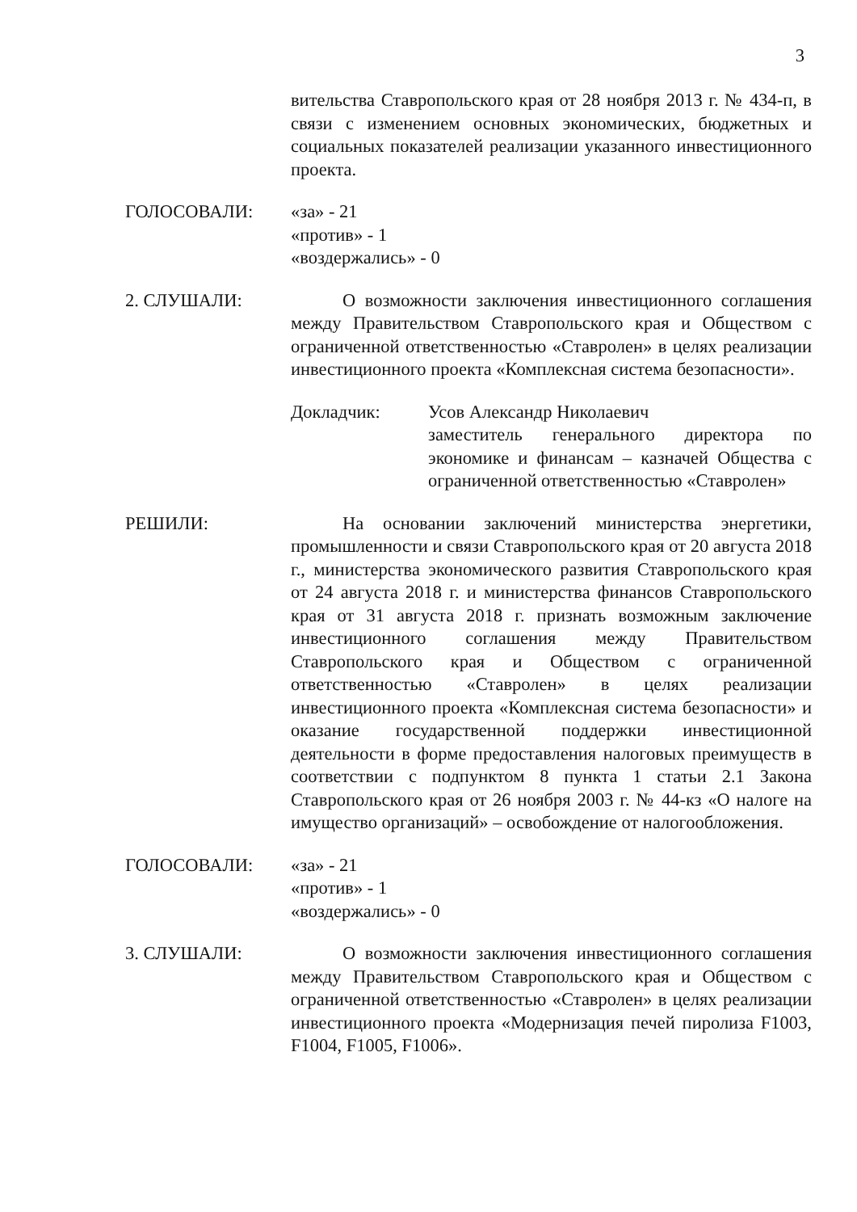3
вительства Ставропольского края от 28 ноября 2013 г. № 434-п, в связи с изменением основных экономических, бюджетных и социальных показателей реализации указанного инвестиционного проекта.
ГОЛОСОВАЛИ: «за» - 21
«против» - 1
«воздержались» - 0
2. СЛУШАЛИ: О возможности заключения инвестиционного соглашения между Правительством Ставропольского края и Обществом с ограниченной ответственностью «Ставролен» в целях реализации инвестиционного проекта «Комплексная система безопасности».
Докладчик: Усов Александр Николаевич
заместитель генерального директора по экономике и финансам – казначей Общества с ограниченной ответственностью «Ставролен»
РЕШИЛИ: На основании заключений министерства энергетики, промышленности и связи Ставропольского края от 20 августа 2018 г., министерства экономического развития Ставропольского края от 24 августа 2018 г. и министерства финансов Ставропольского края от 31 августа 2018 г. признать возможным заключение инвестиционного соглашения между Правительством Ставропольского края и Обществом с ограниченной ответственностью «Ставролен» в целях реализации инвестиционного проекта «Комплексная система безопасности» и оказание государственной поддержки инвестиционной деятельности в форме предоставления налоговых преимуществ в соответствии с подпунктом 8 пункта 1 статьи 2.1 Закона Ставропольского края от 26 ноября 2003 г. № 44-кз «О налоге на имущество организаций» – освобождение от налогообложения.
ГОЛОСОВАЛИ: «за» - 21
«против» - 1
«воздержались» - 0
3. СЛУШАЛИ: О возможности заключения инвестиционного соглашения между Правительством Ставропольского края и Обществом с ограниченной ответственностью «Ставролен» в целях реализации инвестиционного проекта «Модернизация печей пиролиза F1003, F1004, F1005, F1006».